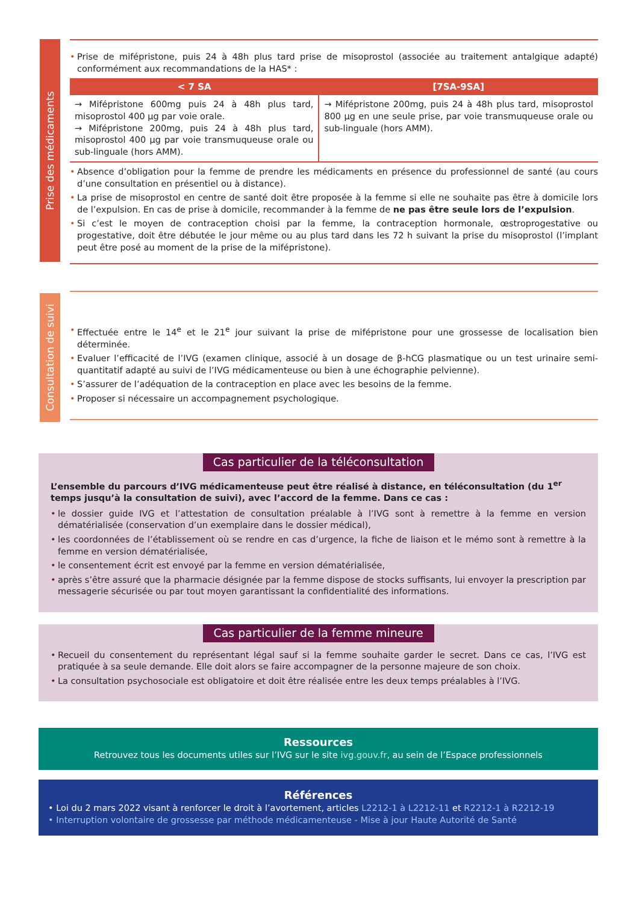Prise des médicaments
• Prise de mifépristone, puis 24 à 48h plus tard prise de misoprostol (associée au traitement antalgique adapté) conformément aux recommandations de la HAS* :
| < 7 SA | [7SA-9SA] |
| --- | --- |
| → Mifépristone 600mg puis 24 à 48h plus tard, misoprostol 400 µg par voie orale. → Mifépristone 200mg, puis 24 à 48h plus tard, misoprostol 400 µg par voie transmuqueuse orale ou sub-linguale (hors AMM). | → Mifépristone 200mg, puis 24 à 48h plus tard, misoprostol 800 µg en une seule prise, par voie transmuqueuse orale ou sub-linguale (hors AMM). |
• Absence d’obligation pour la femme de prendre les médicaments en présence du professionnel de santé (au cours d’une consultation en présentiel ou à distance).
• La prise de misoprostol en centre de santé doit être proposée à la femme si elle ne souhaite pas être à domicile lors de l’expulsion. En cas de prise à domicile, recommander à la femme de ne pas être seule lors de l’expulsion.
• Si c’est le moyen de contraception choisi par la femme, la contraception hormonale, œstroprogestative ou progestative, doit être débutée le jour même ou au plus tard dans les 72 h suivant la prise du misoprostol (l’implant peut être posé au moment de la prise de la mifépristone).
Consultation de suivi
• Effectuée entre le 14<sup>e</sup> et le 21<sup>e</sup> jour suivant la prise de mifépristone pour une grossesse de localisation bien déterminée.
• Evaluer l’efficacité de l’IVG (examen clinique, associé à un dosage de β-hCG plasmatique ou un test urinaire semi-quantitatif adapté au suivi de l’IVG médicamenteuse ou bien à une échographie pelvienne).
• S’assurer de l’adéquation de la contraception en place avec les besoins de la femme.
• Proposer si nécessaire un accompagnement psychologique.
Cas particulier de la téléconsultation
L’ensemble du parcours d’IVG médicamenteuse peut être réalisé à distance, en téléconsultation (du 1<sup>er</sup> temps jusqu’à la consultation de suivi), avec l’accord de la femme. Dans ce cas :
• le dossier guide IVG et l’attestation de consultation préalable à l’IVG sont à remettre à la femme en version dématérialisée (conservation d’un exemplaire dans le dossier médical),
• les coordonnées de l’établissement où se rendre en cas d’urgence, la fiche de liaison et le mémo sont à remettre à la femme en version dématérialisée,
• le consentement écrit est envoyé par la femme en version dématérialisée,
• après s’être assuré que la pharmacie désignée par la femme dispose de stocks suffisants, lui envoyer la prescription par messagerie sécurisée ou par tout moyen garantissant la confidentialité des informations.
Cas particulier de la femme mineure
• Recueil du consentement du représentant légal sauf si la femme souhaite garder le secret. Dans ce cas, l’IVG est pratiquée à sa seule demande. Elle doit alors se faire accompagner de la personne majeure de son choix.
• La consultation psychosociale est obligatoire et doit être réalisée entre les deux temps préalables à l’IVG.
Ressources
Retrouvez tous les documents utiles sur l’IVG sur le site ivg.gouv.fr, au sein de l’Espace professionnels
Références
• Loi du 2 mars 2022 visant à renforcer le droit à l’avortement, articles L2212-1 à L2212-11 et R2212-1 à R2212-19
• Interruption volontaire de grossesse par méthode médicamenteuse - Mise à jour Haute Autorité de Santé